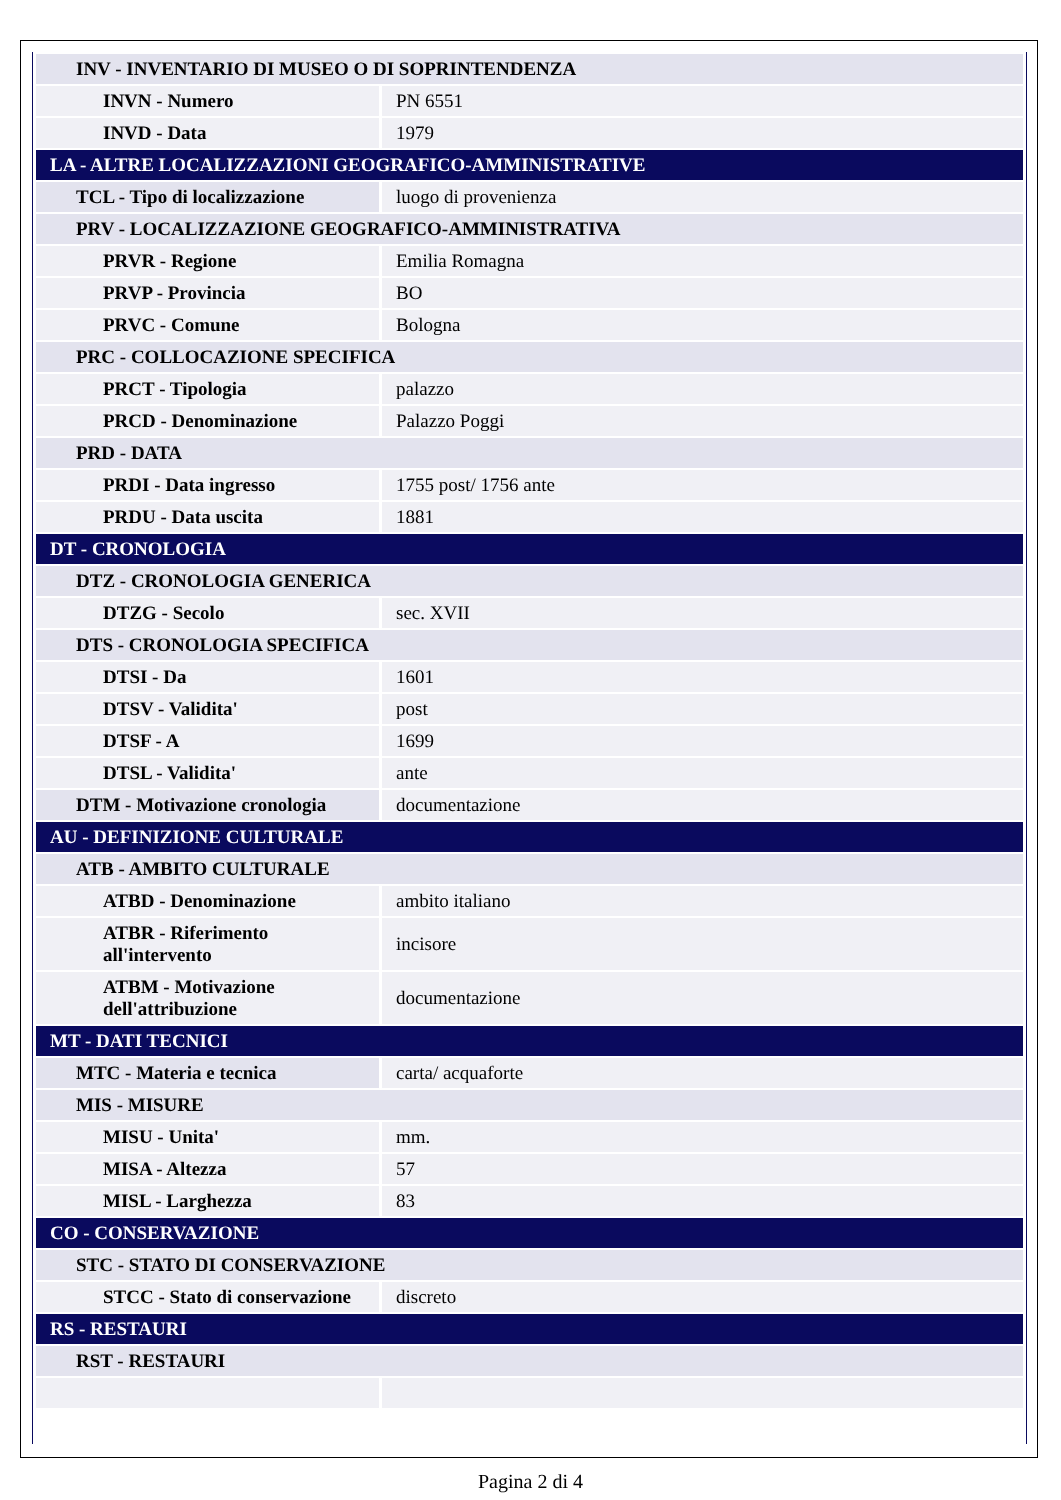| INV - INVENTARIO DI MUSEO O DI SOPRINTENDENZA | |
| INVN - Numero | PN 6551 |
| INVD - Data | 1979 |
| LA - ALTRE LOCALIZZAZIONI GEOGRAFICO-AMMINISTRATIVE | |
| TCL - Tipo di localizzazione | luogo di provenienza |
| PRV - LOCALIZZAZIONE GEOGRAFICO-AMMINISTRATIVA | |
| PRVR - Regione | Emilia Romagna |
| PRVP - Provincia | BO |
| PRVC - Comune | Bologna |
| PRC - COLLOCAZIONE SPECIFICA | |
| PRCT - Tipologia | palazzo |
| PRCD - Denominazione | Palazzo Poggi |
| PRD - DATA | |
| PRDI - Data ingresso | 1755 post/ 1756 ante |
| PRDU - Data uscita | 1881 |
| DT - CRONOLOGIA | |
| DTZ - CRONOLOGIA GENERICA | |
| DTZG - Secolo | sec. XVII |
| DTS - CRONOLOGIA SPECIFICA | |
| DTSI - Da | 1601 |
| DTSV - Validita' | post |
| DTSF - A | 1699 |
| DTSL - Validita' | ante |
| DTM - Motivazione cronologia | documentazione |
| AU - DEFINIZIONE CULTURALE | |
| ATB - AMBITO CULTURALE | |
| ATBD - Denominazione | ambito italiano |
| ATBR - Riferimento all'intervento | incisore |
| ATBM - Motivazione dell'attribuzione | documentazione |
| MT - DATI TECNICI | |
| MTC - Materia e tecnica | carta/ acquaforte |
| MIS - MISURE | |
| MISU - Unita' | mm. |
| MISA - Altezza | 57 |
| MISL - Larghezza | 83 |
| CO - CONSERVAZIONE | |
| STC - STATO DI CONSERVAZIONE | |
| STCC - Stato di conservazione | discreto |
| RS - RESTAURI | |
| RST - RESTAURI | |
Pagina 2 di 4